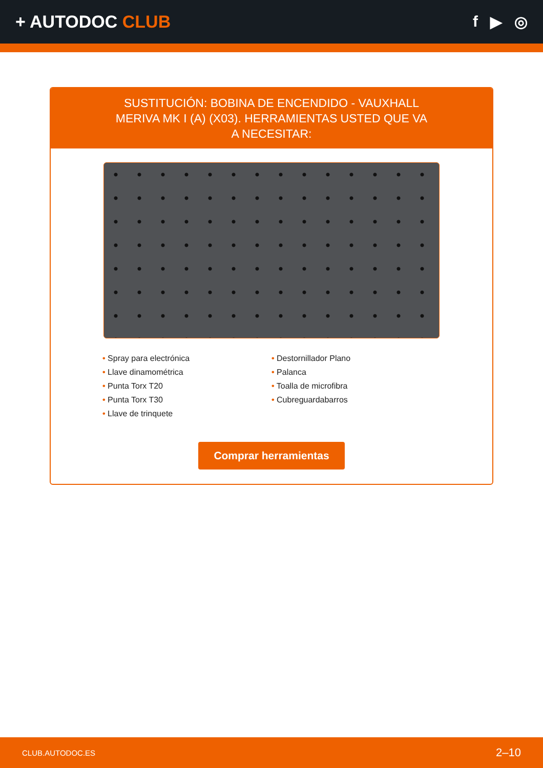+ AUTODOC CLUB f ▶ ◎
SUSTITUCIÓN: BOBINA DE ENCENDIDO - VAUXHALL MERIVA MK I (A) (X03). HERRAMIENTAS USTED QUE VA A NECESITAR:
• Spray para electrónica
• Llave dinamométrica
• Punta Torx T20
• Punta Torx T30
• Llave de trinquete
• Destornillador Plano
• Palanca
• Toalla de microfibra
• Cubreguardabarros
Comprar herramientas
CLUB.AUTODOC.ES 2–10